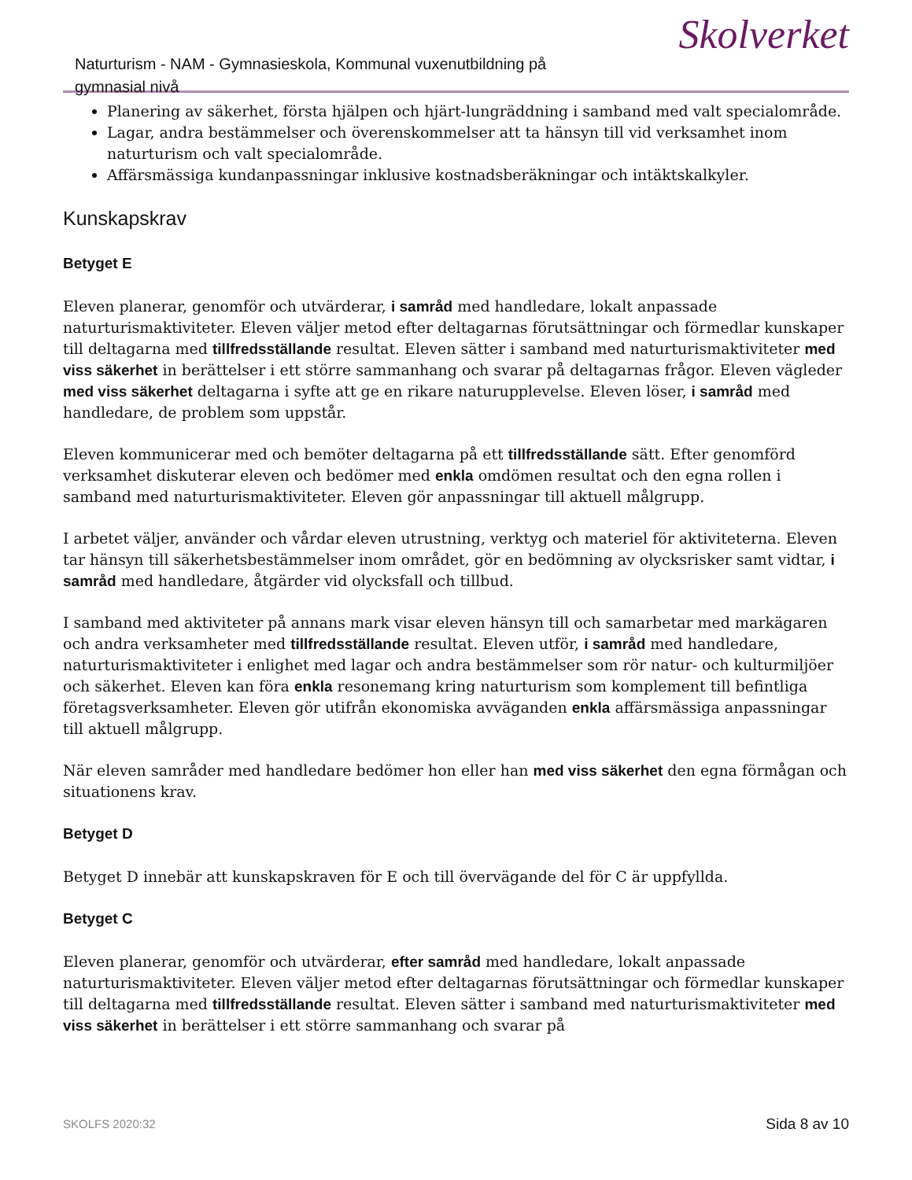Naturturism - NAM - Gymnasieskola, Kommunal vuxenutbildning på gymnasial nivå
Skolverket
Planering av säkerhet, första hjälpen och hjärt-lungräddning i samband med valt specialområde.
Lagar, andra bestämmelser och överenskommelser att ta hänsyn till vid verksamhet inom naturturism och valt specialområde.
Affärsmässiga kundanpassningar inklusive kostnadsberäkningar och intäktskalkyler.
Kunskapskrav
Betyget E
Eleven planerar, genomför och utvärderar, i samråd med handledare, lokalt anpassade naturturismaktiviteter. Eleven väljer metod efter deltagarnas förutsättningar och förmedlar kunskaper till deltagarna med tillfredsställande resultat. Eleven sätter i samband med naturturismaktiviteter med viss säkerhet in berättelser i ett större sammanhang och svarar på deltagarnas frågor. Eleven vägleder med viss säkerhet deltagarna i syfte att ge en rikare naturupplevelse. Eleven löser, i samråd med handledare, de problem som uppstår.
Eleven kommunicerar med och bemöter deltagarna på ett tillfredsställande sätt. Efter genomförd verksamhet diskuterar eleven och bedömer med enkla omdömen resultat och den egna rollen i samband med naturturismaktiviteter. Eleven gör anpassningar till aktuell målgrupp.
I arbetet väljer, använder och vårdar eleven utrustning, verktyg och materiel för aktiviteterna. Eleven tar hänsyn till säkerhetsbestämmelser inom området, gör en bedömning av olycksrisker samt vidtar, i samråd med handledare, åtgärder vid olycksfall och tillbud.
I samband med aktiviteter på annans mark visar eleven hänsyn till och samarbetar med markägaren och andra verksamheter med tillfredsställande resultat. Eleven utför, i samråd med handledare, naturturismaktiviteter i enlighet med lagar och andra bestämmelser som rör natur- och kulturmiljöer och säkerhet. Eleven kan föra enkla resonemang kring naturturism som komplement till befintliga företagsverksamheter. Eleven gör utifrån ekonomiska avväganden enkla affärsmässiga anpassningar till aktuell målgrupp.
När eleven samråder med handledare bedömer hon eller han med viss säkerhet den egna förmågan och situationens krav.
Betyget D
Betyget D innebär att kunskapskraven för E och till övervägande del för C är uppfyllda.
Betyget C
Eleven planerar, genomför och utvärderar, efter samråd med handledare, lokalt anpassade naturturismaktiviteter. Eleven väljer metod efter deltagarnas förutsättningar och förmedlar kunskaper till deltagarna med tillfredsställande resultat. Eleven sätter i samband med naturturismaktiviteter med viss säkerhet in berättelser i ett större sammanhang och svarar på
SKOLFS 2020:32 Sida 8 av 10